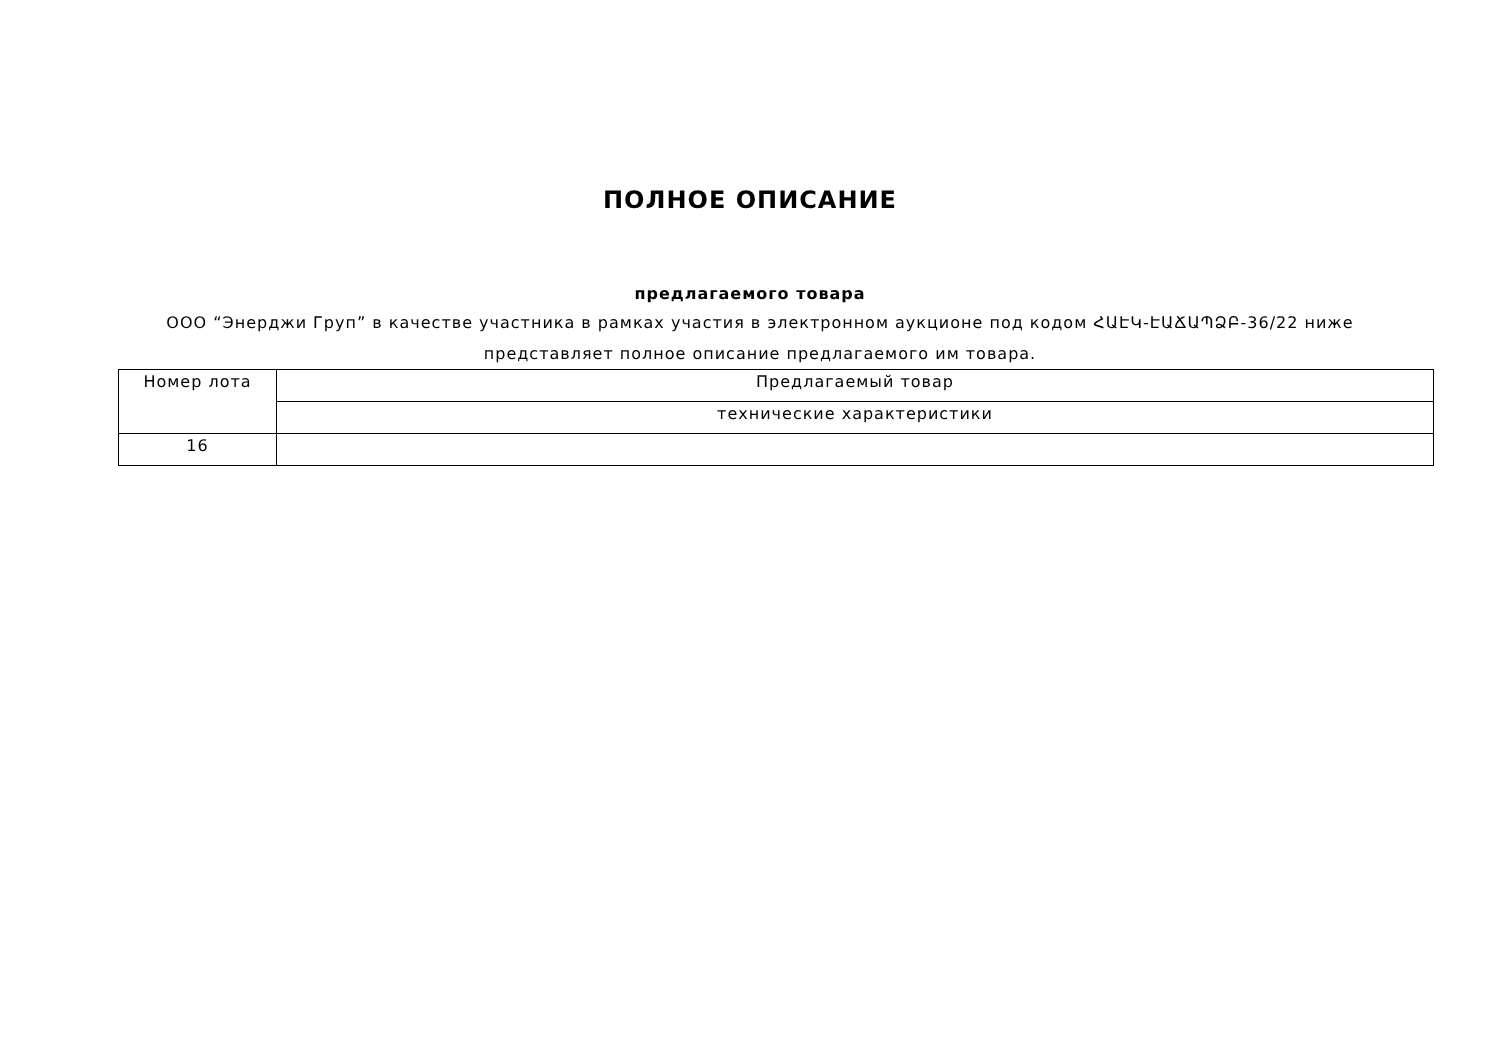ПОЛНОЕ ОПИСАНИЕ
предлагаемого товара
ООО “Энерджи Груп” в качестве участника в рамках участия в электронном аукционе под кодом ՀԱԷԿ-ԷԱՃԱՊՁԲ-36/22 ниже представляет полное описание предлагаемого им товара.
| Номер лота | Предлагаемый товар |
| | технические характеристики |
| 16 | |